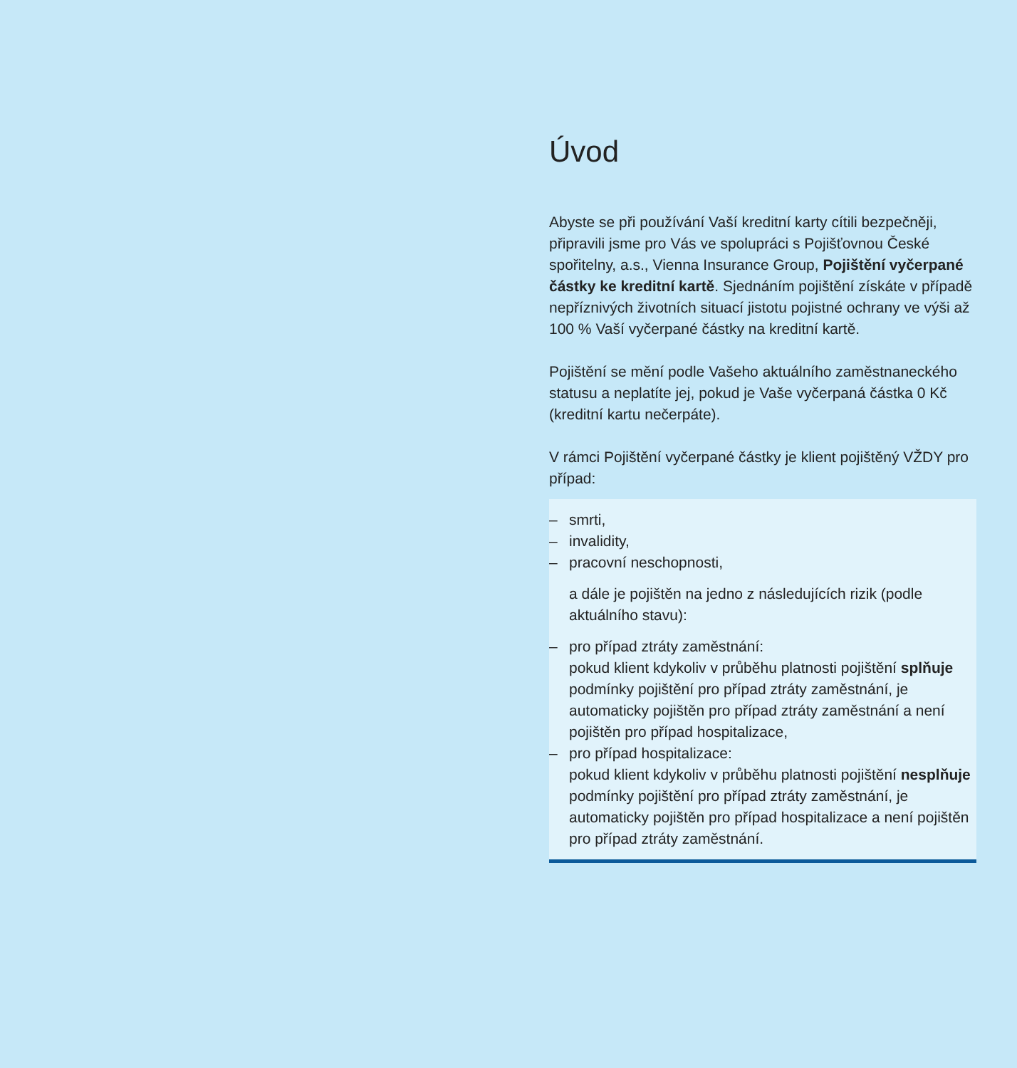Úvod
Abyste se při používání Vaší kreditní karty cítili bezpečněji, připravili jsme pro Vás ve spolupráci s Pojišťovnou České spořitelny, a.s., Vienna Insurance Group, Pojištění vyčerpané částky ke kreditní kartě. Sjednáním pojištění získáte v případě nepříznivých životních situací jistotu pojistné ochrany ve výši až 100 % Vaší vyčerpané částky na kreditní kartě.
Pojištění se mění podle Vašeho aktuálního zaměstna­neckého statusu a neplatíte jej, pokud je Vaše vyčerpa­ná částka 0 Kč (kreditní kartu nečerpáte).
V rámci Pojištění vyčerpané částky je klient pojištěný VŽDY pro případ:
– smrti,
– invalidity,
– pracovní neschopnosti,
a dále je pojištěn na jedno z následujících rizik (podle aktuálního stavu):
– pro případ ztráty zaměstnání:
pokud klient kdykoliv v průběhu platnosti pojištění splňuje podmínky pojištění pro případ ztráty za­městnání, je automaticky pojištěn pro případ ztráty zaměstnání a není pojištěn pro případ hospitalizace,
– pro případ hospitalizace:
pokud klient kdykoliv v průběhu platnosti pojištění nesplňuje podmínky pojištění pro případ ztráty zaměstnání, je automaticky pojištěn pro případ hospitalizace a není pojištěn pro případ ztráty zaměstnání.